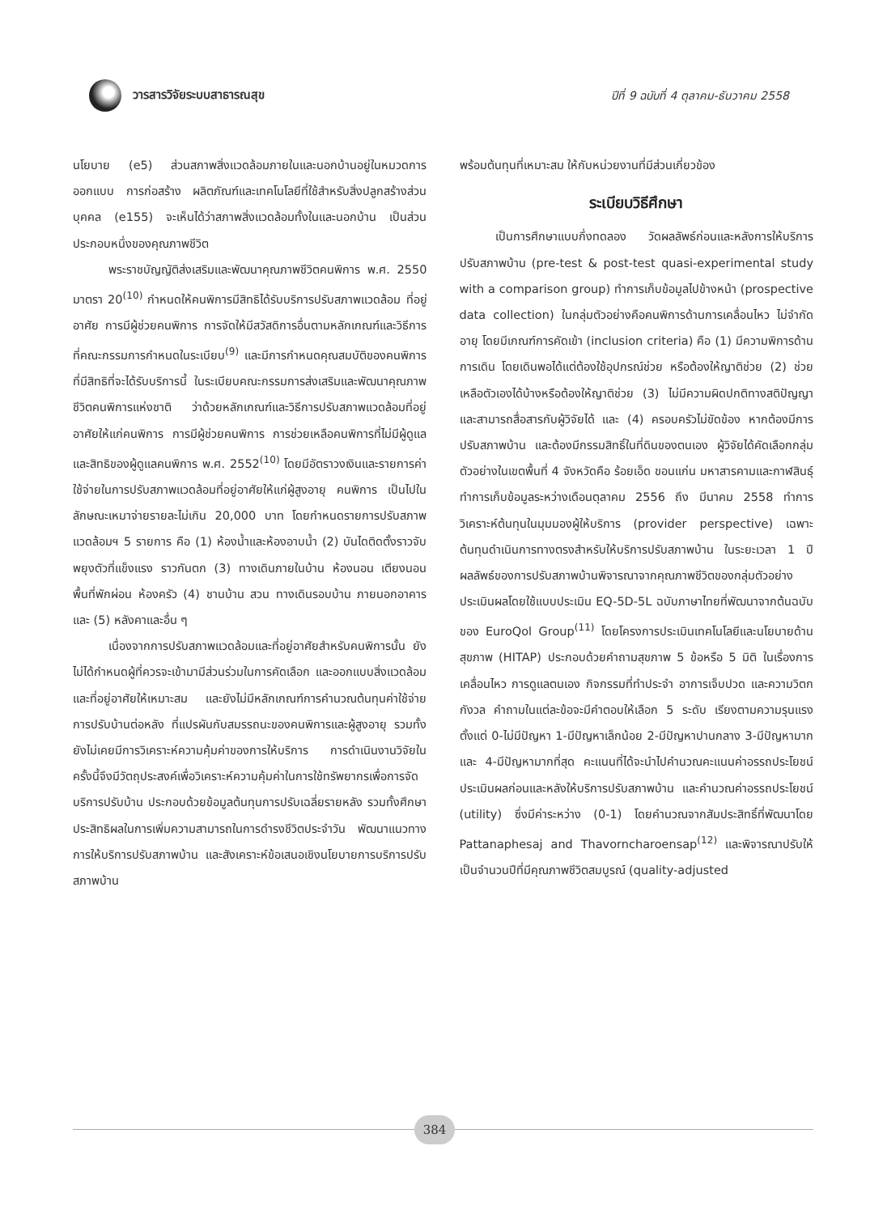วารสารวิจัยระบบสาธารณสุข
ปีที่ 9 ฉบับที่ 4 ตุลาคม-ธันวาคม 2558
นโยบาย (e5) ส่วนสภาพสิ่งแวดล้อมภายในและนอกบ้านอยู่ในหมวดการออกแบบ การก่อสร้าง ผลิตภัณฑ์และเทคโนโลยีที่ใช้สำหรับสิ่งปลูกสร้างส่วนบุคคล (e155) จะเห็นได้ว่าสภาพสิ่งแวดล้อมทั้งในและนอกบ้าน เป็นส่วนประกอบหนึ่งของคุณภาพชีวิต
พระราชบัญญัติส่งเสริมและพัฒนาคุณภาพชีวิตคนพิการ พ.ศ. 2550 มาตรา 20<sup>(10)</sup> กำหนดให้คนพิการมีสิทธิได้รับบริการปรับสภาพแวดล้อม ที่อยู่อาศัย การมีผู้ช่วยคนพิการ การจัดให้มีสวัสดิการอื่นตามหลักเกณฑ์และวิธีการที่คณะกรรมการกำหนดในระเบียบ<sup>(9)</sup> และมีการกำหนดคุณสมบัติของคนพิการที่มีสิทธิที่จะได้รับบริการนี้ ในระเบียบคณะกรรมการส่งเสริมและพัฒนาคุณภาพชีวิตคนพิการแห่งชาติ ว่าด้วยหลักเกณฑ์และวิธีการปรับสภาพแวดล้อมที่อยู่อาศัยให้แก่คนพิการ การมีผู้ช่วยคนพิการ การช่วยเหลือคนพิการที่ไม่มีผู้ดูแล และสิทธิของผู้ดูแลคนพิการ พ.ศ. 2552<sup>(10)</sup> โดยมีอัตราวงเงินและรายการค่าใช้จ่ายในการปรับสภาพแวดล้อมที่อยู่อาศัยให้แก่ผู้สูงอายุ คนพิการ เป็นไปในลักษณะเหมาจ่ายรายละไม่เกิน 20,000 บาท โดยกำหนดรายการปรับสภาพแวดล้อมฯ 5 รายการ คือ (1) ห้องน้ำและห้องอาบน้ำ (2) บันไดติดตั้งราวจับพยุงตัวที่แข็งแรง ราวกันตก (3) ทางเดินภายในบ้าน ห้องนอน เตียงนอน พื้นที่พักผ่อน ห้องครัว (4) ชานบ้าน สวน ทางเดินรอบบ้าน ภายนอกอาคาร และ (5) หลังคาและอื่น ๆ
เนื่องจากการปรับสภาพแวดล้อมและที่อยู่อาศัยสำหรับคนพิการนั้น ยังไม่ได้กำหนดผู้ที่ควรจะเข้ามามีส่วนร่วมในการคัดเลือก และออกแบบสิ่งแวดล้อมและที่อยู่อาศัยให้เหมาะสม และยังไม่มีหลักเกณฑ์การคำนวณต้นทุนค่าใช้จ่ายการปรับบ้านต่อหลัง ที่แปรผันกับสมรรถนะของคนพิการและผู้สูงอายุ รวมทั้งยังไม่เคยมีการวิเคราะห์ความคุ้มค่าของการให้บริการ การดำเนินงานวิจัยในครั้งนี้จึงมีวัตถุประสงค์เพื่อวิเคราะห์ความคุ้มค่าในการใช้ทรัพยากรเพื่อการจัดบริการปรับบ้าน ประกอบด้วยข้อมูลต้นทุนการปรับเฉลี่ยรายหลัง รวมทั้งศึกษาประสิทธิผลในการเพิ่มความสามารถในการดำรงชีวิตประจำวัน พัฒนาแนวทางการให้บริการปรับสภาพบ้าน และสังเคราะห์ข้อเสนอเชิงนโยบายการบริการปรับสภาพบ้าน
พร้อมต้นทุนที่เหมาะสม ให้กับหน่วยงานที่มีส่วนเกี่ยวข้อง
ระเบียบวิธีศึกษา
เป็นการศึกษาแบบกึ่งทดลอง วัดผลลัพธ์ก่อนและหลังการให้บริการปรับสภาพบ้าน (pre-test & post-test quasi-experimental study with a comparison group) ทำการเก็บข้อมูลไปข้างหน้า (prospective data collection) ในกลุ่มตัวอย่างคือคนพิการด้านการเคลื่อนไหว ไม่จำกัดอายุ โดยมีเกณฑ์การคัดเข้า (inclusion criteria) คือ (1) มีความพิการด้านการเดิน โดยเดินพอได้แต่ต้องใช้อุปกรณ์ช่วย หรือต้องให้ญาติช่วย (2) ช่วยเหลือตัวเองได้บ้างหรือต้องให้ญาติช่วย (3) ไม่มีความผิดปกติทางสติปัญญา และสามารถสื่อสารกับผู้วิจัยได้ และ (4) ครอบครัวไม่ขัดข้อง หากต้องมีการปรับสภาพบ้าน และต้องมีกรรมสิทธิ์ในที่ดินของตนเอง ผู้วิจัยได้คัดเลือกกลุ่มตัวอย่างในเขตพื้นที่ 4 จังหวัดคือ ร้อยเอ็ด ขอนแก่น มหาสารคามและกาฬสินธุ์ ทำการเก็บข้อมูลระหว่างเดือนตุลาคม 2556 ถึง มีนาคม 2558 ทำการวิเคราะห์ต้นทุนในมุมมองผู้ให้บริการ (provider perspective) เฉพาะต้นทุนดำเนินการทางตรงสำหรับให้บริการปรับสภาพบ้าน ในระยะเวลา 1 ปี ผลลัพธ์ของการปรับสภาพบ้านพิจารณาจากคุณภาพชีวิตของกลุ่มตัวอย่าง ประเมินผลโดยใช้แบบประเมิน EQ-5D-5L ฉบับภาษาไทยที่พัฒนาจากต้นฉบับของ EuroQol Group<sup>(11)</sup> โดยโครงการประเมินเทคโนโลยีและนโยบายด้านสุขภาพ (HITAP) ประกอบด้วยคำถามสุขภาพ 5 ข้อหรือ 5 มิติ ในเรื่องการเคลื่อนไหว การดูแลตนเอง กิจกรรมที่ทำประจำ อาการเจ็บปวด และความวิตกกังวล คำถามในแต่ละข้อจะมีคำตอบให้เลือก 5 ระดับ เรียงตามความรุนแรง ตั้งแต่ 0-ไม่มีปัญหา 1-มีปัญหาเล็กน้อย 2-มีปัญหาปานกลาง 3-มีปัญหามาก และ 4-มีปัญหามากที่สุด คะแนนที่ได้จะนำไปคำนวณคะแนนค่าอรรถประโยชน์ ประเมินผลก่อนและหลังให้บริการปรับสภาพบ้าน และคำนวณค่าอรรถประโยชน์ (utility) ซึ่งมีค่าระหว่าง (0-1) โดยคำนวณจากสัมประสิทธิ์ที่พัฒนาโดย Pattanaphesaj and Thavorncharoensap<sup>(12)</sup> และพิจารณาปรับให้เป็นจำนวนปีที่มีคุณภาพชีวิตสมบูรณ์ (quality-adjusted
384